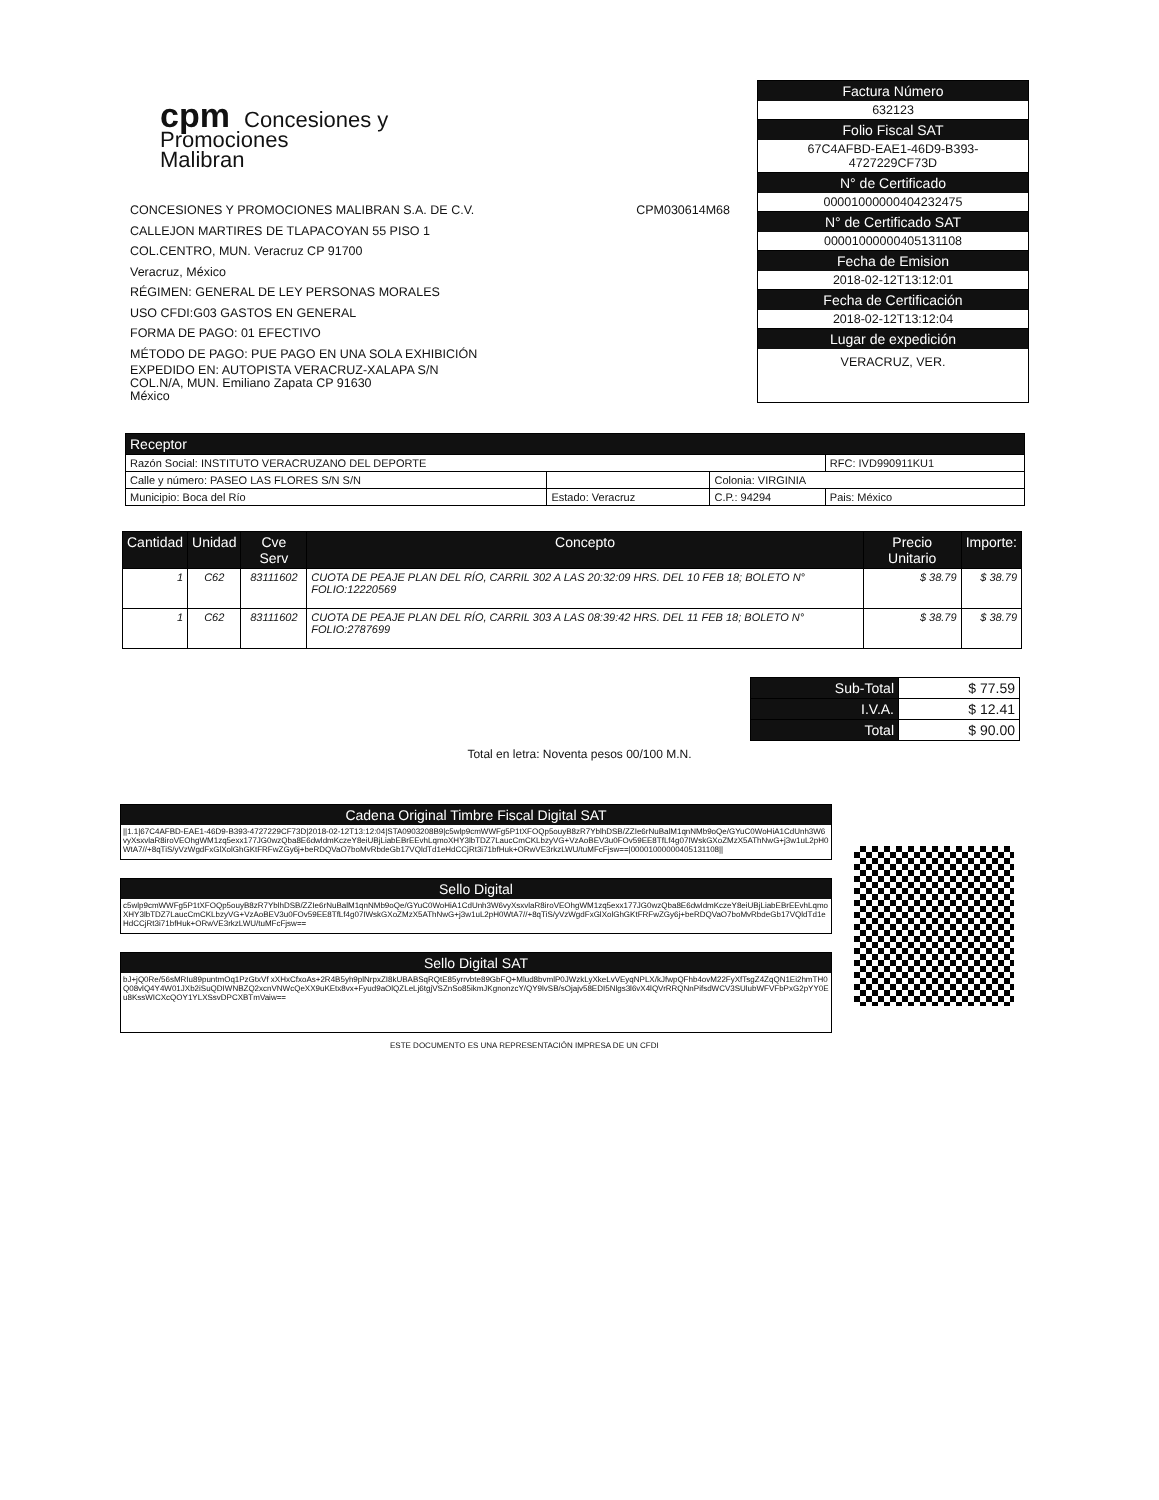cpm Concesiones y
Promociones
Malibran
CONCESIONES Y PROMOCIONES MALIBRAN S.A. DE C.V. CPM030614M68
CALLEJON MARTIRES DE TLAPACOYAN 55 PISO 1
COL.CENTRO, MUN. Veracruz CP 91700
Veracruz, México
RÉGIMEN: GENERAL DE LEY PERSONAS MORALES
USO CFDI:G03 GASTOS EN GENERAL
FORMA DE PAGO: 01 EFECTIVO
MÉTODO DE PAGO: PUE PAGO EN UNA SOLA EXHIBICIÓN
EXPEDIDO EN: AUTOPISTA VERACRUZ-XALAPA S/N
COL.N/A, MUN. Emiliano Zapata CP 91630
México
Factura Número
632123
Folio Fiscal SAT
67C4AFBD-EAE1-46D9-B393-
4727229CF73D
N° de Certificado
00001000000404232475
N° de Certificado SAT
00001000000405131108
Fecha de Emision
2018-02-12T13:12:01
Fecha de Certificación
2018-02-12T13:12:04
Lugar de expedición
VERACRUZ, VER.
| Receptor | | | | |
| --- | --- | --- | --- | --- |
| Razón Social: INSTITUTO VERACRUZANO DEL DEPORTE | | | | RFC: IVD990911KU1 |
| Calle y número: PASEO LAS FLORES S/N S/N | | | Colonia: VIRGINIA | |
| Municipio: Boca del Río | Estado: Veracruz | | C.P.: 94294 | Pais: México |
| Cantidad | Unidad | Cve Serv | Concepto | Precio Unitario | Importe: |
| --- | --- | --- | --- | --- | --- |
| 1 | C62 | 83111602 | CUOTA DE PEAJE PLAN DEL RÍO, CARRIL 302 A LAS 20:32:09 HRS. DEL 10 FEB 18; BOLETO N° FOLIO:12220569 | $ 38.79 | $ 38.79 |
| 1 | C62 | 83111602 | CUOTA DE PEAJE PLAN DEL RÍO, CARRIL 303 A LAS 08:39:42 HRS. DEL 11 FEB 18; BOLETO N° FOLIO:2787699 | $ 38.79 | $ 38.79 |
| Sub-Total | $ 77.59 |
| I.V.A. | $ 12.41 |
| Total | $ 90.00 |
Total en letra: Noventa pesos 00/100 M.N.
Cadena Original Timbre Fiscal Digital SAT
||1.1|67C4AFBD-EAE1-46D9-B393-4727229CF73D|2018-02-12T13:12:04|STA0903208B9|c5wlp9cmWWFg5P1tXFOQp5ouyB8zR7YblhDSB/ZZIe6rNuBalM1qnNMb9oQe/GYuC0WoHiA1CdUnh3W6vyXsxvlaR8iroVEOhgWM1zq5exx177JG0wzQba8E6dwldmKczeY8eiUBjLiabEBrEEvhLqmoXHY3lbTDZ7LaucCmCKLbzyVG+VzAoBEV3u0FOv59EE8TfLf4g07IWskGXoZMzX5AThNwG+j3w1uL2pH0WtA7//+8qTiS/yVzWgdFxGlXolGhGKtFRFwZGy6j+beRDQVaO7boMvRbdeGb17VQldTd1eHdCCjRt3i71bfHuk+ORwVE3rkzLWU/tuMFcFjsw==|00001000000405131108||
Sello Digital
c5wlp9cmWWFg5P1tXFOQp5ouyB8zR7YblhDSB/ZZIe6rNuBalM1qnNMb9oQe/GYuC0WoHiA1CdUnh3W6vyXsxvlaR8iroVEOhgWM1zq5exx177JG0wzQba8E6dwldmKczeY8eiUBjLiabEBrEEvhLqmoXHY3lbTDZ7LaucCmCKLbzyVG+VzAoBEV3u0FOv59EE8TfLf4g07IWskGXoZMzX5AThNwG+j3w1uL2pH0WtA7//+8qTiS/yVzWgdFxGlXolGhGKtFRFwZGy6j+beRDQVaO7boMvRbdeGb17VQldTd1eHdCCjRt3i71bfHuk+ORwVE3rkzLWU/tuMFcFjsw==
Sello Digital SAT
bJ+jQ0Re/56sMRIu89puntmOq1PzGtxVf xXHxCfxoAs+2R4B5yh9plNrpxZI8kUBABSqRQtE85yrrvbte89GbFQ+Mlud8bvmlP0JWzkLyXkeLvVEyqNPLX/kJfwpQFhb4ovM22FyXfTsgZ4ZqQN1Ei2hmTH0Q08vlQ4Y4W01JXb2iSuQDIWNBZQ2xcnVNWcQeXX9uKEtx8vx+Fyud9aOlQZLeLj6tgjVSZnSo85ikmJKgnonzcY/QY9lvSB/sOjajv58EDI5Nlgs3l6vX4lQVrRRQNnPifsdWCV3SUlubWFVFbPxG2pYY0Eu8KssWICXcQOY1YLXSsvDPCXBTmVaiw==
ESTE DOCUMENTO ES UNA REPRESENTACIÓN IMPRESA DE UN CFDI